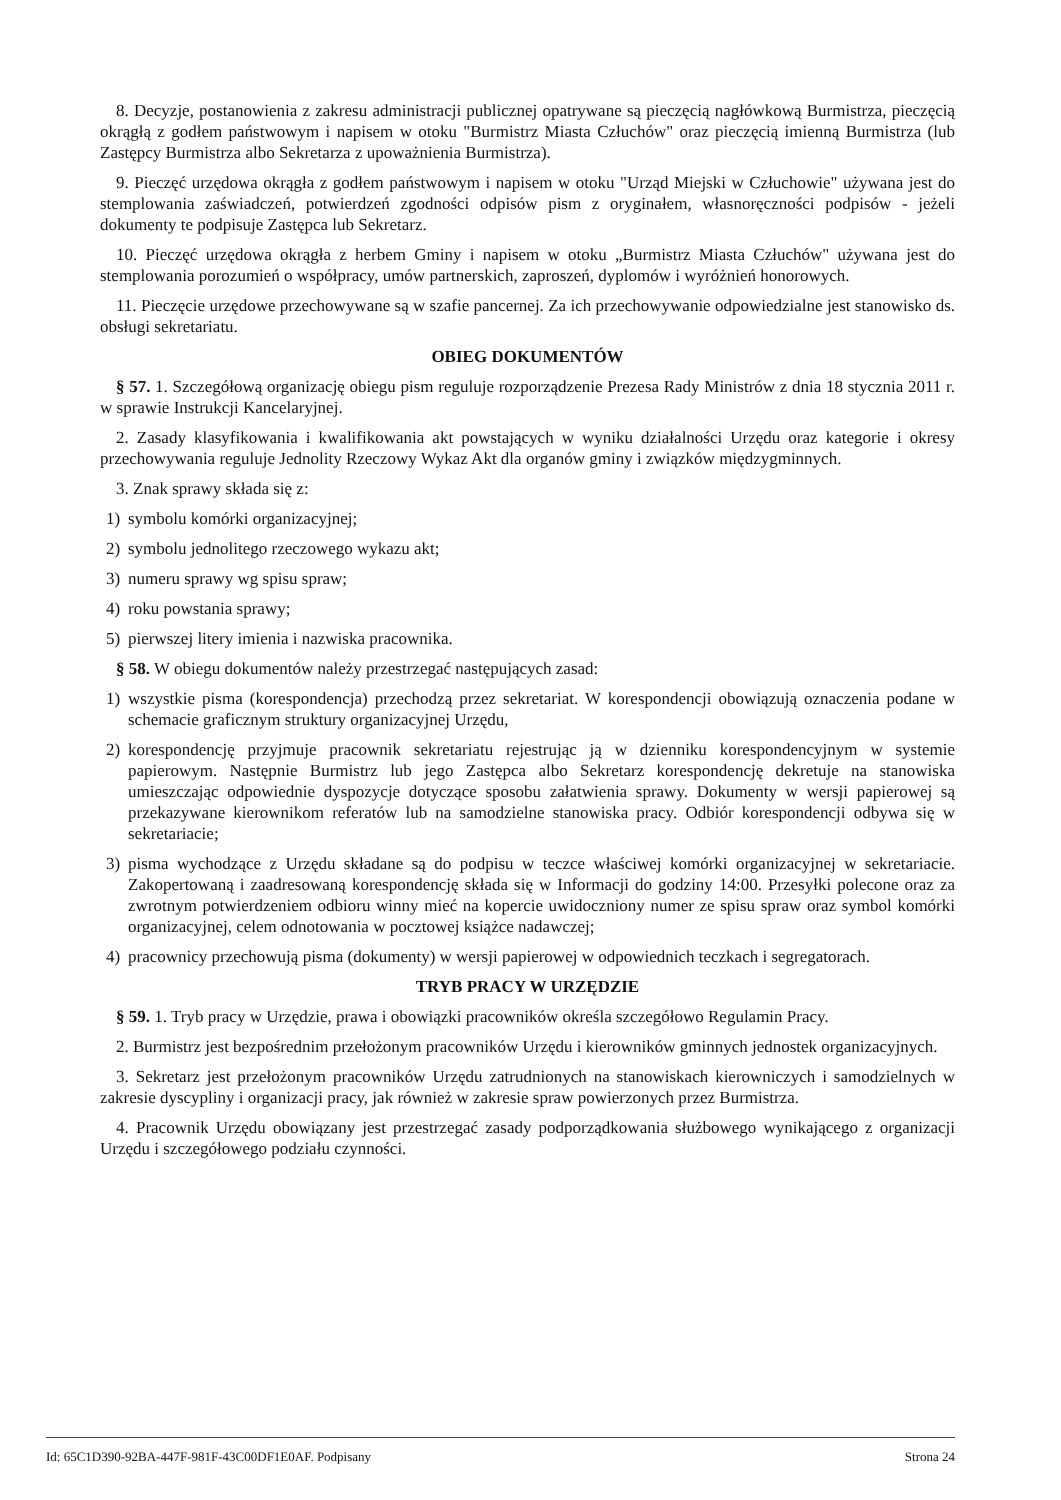8. Decyzje, postanowienia z zakresu administracji publicznej opatrywane są pieczęcią nagłówkową Burmistrza, pieczęcią okrągłą z godłem państwowym i napisem w otoku "Burmistrz Miasta Człuchów" oraz pieczęcią imienną Burmistrza (lub Zastępcy Burmistrza albo Sekretarza z upoważnienia Burmistrza).
9. Pieczęć urzędowa okrągła z godłem państwowym i napisem w otoku "Urząd Miejski w Człuchowie" używana jest do stemplowania zaświadczeń, potwierdzeń zgodności odpisów pism z oryginałem, własnoręczności podpisów - jeżeli dokumenty te podpisuje Zastępca lub Sekretarz.
10. Pieczęć urzędowa okrągła z herbem Gminy i napisem w otoku „Burmistrz Miasta Człuchów" używana jest do stemplowania porozumień o współpracy, umów partnerskich, zaproszeń, dyplomów i wyróżnień honorowych.
11. Pieczęcie urzędowe przechowywane są w szafie pancernej. Za ich przechowywanie odpowiedzialne jest stanowisko ds. obsługi sekretariatu.
OBIEG DOKUMENTÓW
§ 57. 1. Szczegółową organizację obiegu pism reguluje rozporządzenie Prezesa Rady Ministrów z dnia 18 stycznia 2011 r. w sprawie Instrukcji Kancelaryjnej.
2. Zasady klasyfikowania i kwalifikowania akt powstających w wyniku działalności Urzędu oraz kategorie i okresy przechowywania reguluje Jednolity Rzeczowy Wykaz Akt dla organów gminy i związków międzygminnych.
3. Znak sprawy składa się z:
1) symbolu komórki organizacyjnej;
2) symbolu jednolitego rzeczowego wykazu akt;
3) numeru sprawy wg spisu spraw;
4) roku powstania sprawy;
5) pierwszej litery imienia i nazwiska pracownika.
§ 58. W obiegu dokumentów należy przestrzegać następujących zasad:
1) wszystkie pisma (korespondencja) przechodzą przez sekretariat. W korespondencji obowiązują oznaczenia podane w schemacie graficznym struktury organizacyjnej Urzędu,
2) korespondencję przyjmuje pracownik sekretariatu rejestrując ją w dzienniku korespondencyjnym w systemie papierowym. Następnie Burmistrz lub jego Zastępca albo Sekretarz korespondencję dekretuje na stanowiska umieszczając odpowiednie dyspozycje dotyczące sposobu załatwienia sprawy. Dokumenty w wersji papierowej są przekazywane kierownikom referatów lub na samodzielne stanowiska pracy. Odbiór korespondencji odbywa się w sekretariacie;
3) pisma wychodzące z Urzędu składane są do podpisu w teczce właściwej komórki organizacyjnej w sekretariacie. Zakopertowaną i zaadresowaną korespondencję składa się w Informacji do godziny 14:00. Przesyłki polecone oraz za zwrotnym potwierdzeniem odbioru winny mieć na kopercie uwidoczniony numer ze spisu spraw oraz symbol komórki organizacyjnej, celem odnotowania w pocztowej książce nadawczej;
4) pracownicy przechowują pisma (dokumenty) w wersji papierowej w odpowiednich teczkach i segregatorach.
TRYB PRACY W URZĘDZIE
§ 59. 1. Tryb pracy w Urzędzie, prawa i obowiązki pracowników określa szczegółowo Regulamin Pracy.
2. Burmistrz jest bezpośrednim przełożonym pracowników Urzędu i kierowników gminnych jednostek organizacyjnych.
3. Sekretarz jest przełożonym pracowników Urzędu zatrudnionych na stanowiskach kierowniczych i samodzielnych w zakresie dyscypliny i organizacji pracy, jak również w zakresie spraw powierzonych przez Burmistrza.
4. Pracownik Urzędu obowiązany jest przestrzegać zasady podporządkowania służbowego wynikającego z organizacji Urzędu i szczegółowego podziału czynności.
Id: 65C1D390-92BA-447F-981F-43C00DF1E0AF. Podpisany Strona 24